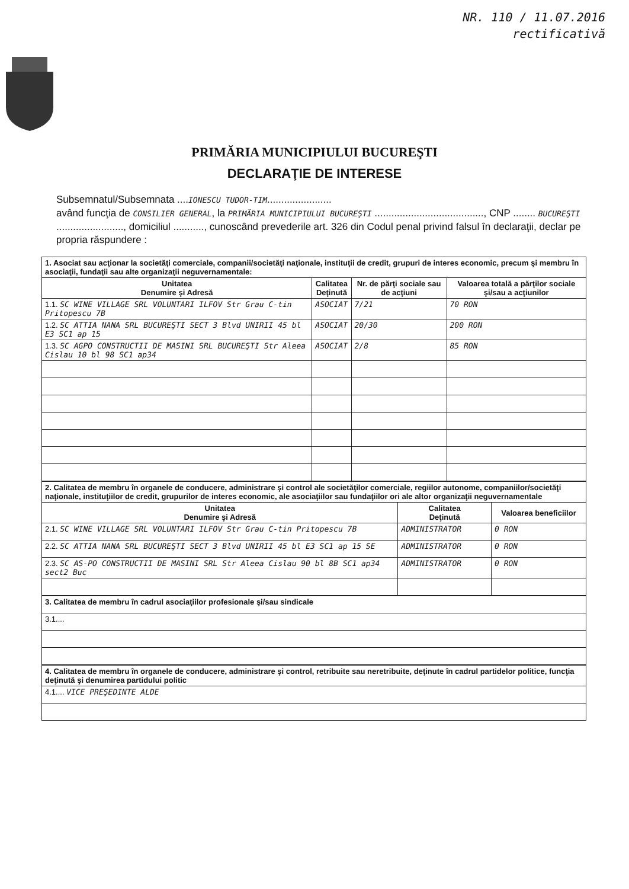NR. 110 / 11.07.2016
rectificativă
PRIMĂRIA MUNICIPIULUI BUCUREŞTI
DECLARAŢIE DE INTERESE
Subsemnatul/Subsemnata ....IONESCU TUDOR-TIM.......................
având funcţia de CONSILIER GENERAL, la PRIMĂRIA MUNICIPIULUI BUCUREŞTI ......................................., CNP ........ BUCUREŞTI ........................, domiciliul ..........., cunoscând prevederile art. 326 din Codul penal privind falsul în declaraţii, declar pe propria răspundere :
| 1. Asociat sau acţionar la societăţi comerciale, companii/societăţi naţionale, instituţii de credit, grupuri de interes economic, precum şi membru în asociaţii, fundaţii sau alte organizaţii neguvernamentale: | | | |
| Unitatea Denumire şi Adresă | Calitatea Deţinută | Nr. de părţi sociale sau de acţiuni | Valoarea totală a părţilor sociale şi/sau a acţiunilor |
| 1.1. SC WINE VILLAGE SRL VOLUNTARI ILFOV Str Grau C-tin Pritopescu 7B | ASOCIAT | 7/21 | 70 RON |
| 1.2. SC ATTIA NANA SRL BUCUREŞTI SECT 3 Blvd UNIRII 45 bl E3 SC1 ap 15 | ASOCIAT | 20/30 | 200 RON |
| 1.3. SC AGPO CONSTRUCTII DE MASINI SRL BUCUREŞTI Str Aleea Cislau 10 bl 98 SC1 ap34 | ASOCIAT | 2/8 | 85 RON |
| 2. Calitatea de membru în organele de conducere, administrare şi control ale societăţilor comerciale, regiilor autonome, companiilor/societăţi naţionale, instituţiilor de credit, grupurilor de interes economic, ale asociaţiilor sau fundaţiilor ori ale altor organizaţii neguvernamentale | | |
| Unitatea Denumire şi Adresă | Calitatea Deţinută | Valoarea beneficiilor |
| 2.1. SC WINE VILLAGE SRL VOLUNTARI ILFOV Str Grau C-tin Pritopescu 7B | ADMINISTRATOR | 0 RON |
| 2.2. SC ATTIA NANA SRL BUCUREŞTI SECT 3 Blvd UNIRII 45 bl E3 SC1 ap 15 SE | ADMINISTRATOR | 0 RON |
| 2.3. SC AS-PO CONSTRUCTII DE MASINI SRL Str Aleea Cislau 90 bl 8B SC1 ap34 sect2 Buc | ADMINISTRATOR | 0 RON |
| 3. Calitatea de membru în cadrul asociaţiilor profesionale şi/sau sindicale |
| 3.1.... |
| 4. Calitatea de membru în organele de conducere, administrare şi control, retribuite sau neretribuite, deţinute în cadrul partidelor politice, funcţia deţinută şi denumirea partidului politic |
| 4.1.... VICE PREŞEDINTE ALDE |